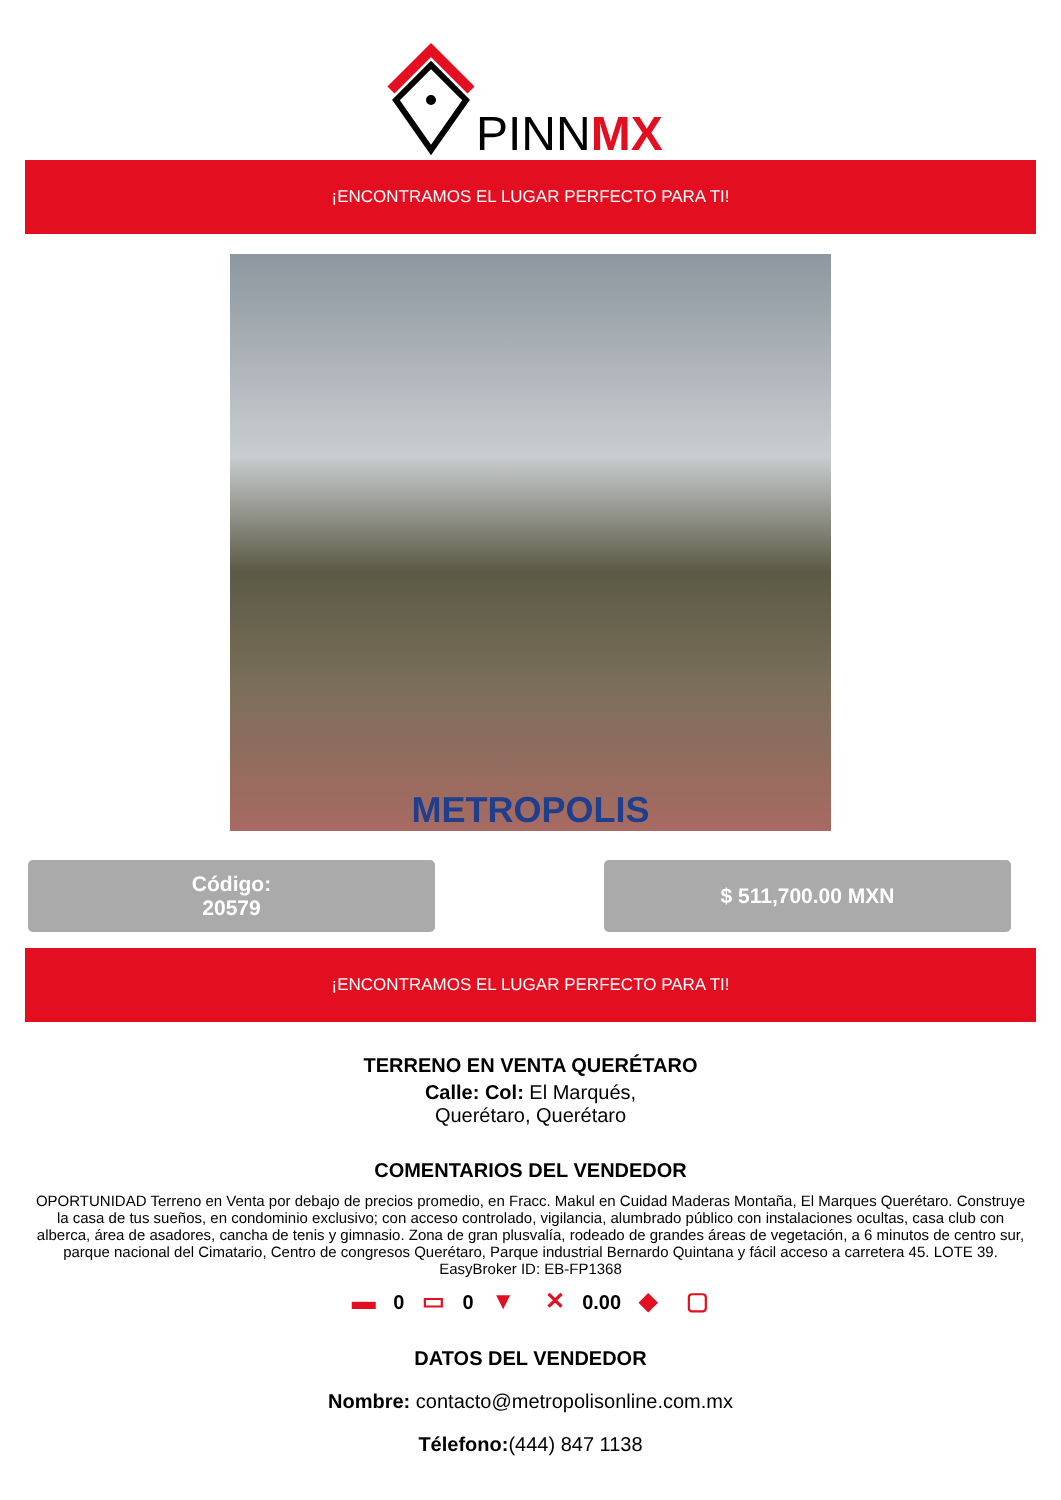PINNMX
¡ENCONTRAMOS EL LUGAR PERFECTO PARA TI!
METROPOLIS
Código:
20579
$ 511,700.00 MXN
¡ENCONTRAMOS EL LUGAR PERFECTO PARA TI!
TERRENO EN VENTA QUERÉTARO
Calle: Col: El Marqués,
Querétaro, Querétaro
COMENTARIOS DEL VENDEDOR
OPORTUNIDAD Terreno en Venta por debajo de precios promedio, en Fracc. Makul en Cuidad Maderas Montaña, El Marques Querétaro. Construye la casa de tus sueños, en condominio exclusivo; con acceso controlado, vigilancia, alumbrado público con instalaciones ocultas, casa club con alberca, área de asadores, cancha de tenis y gimnasio. Zona de gran plusvalía, rodeado de grandes áreas de vegetación, a 6 minutos de centro sur, parque nacional del Cimatario, Centro de congresos Querétaro, Parque industrial Bernardo Quintana y fácil acceso a carretera 45. LOTE 39. EasyBroker ID: EB-FP1368
▬ 0 ▭ 0 ▼ ✕ 0.00 ◆ ▢
DATOS DEL VENDEDOR
Nombre: contacto@metropolisonline.com.mx
Télefono:(444) 847 1138